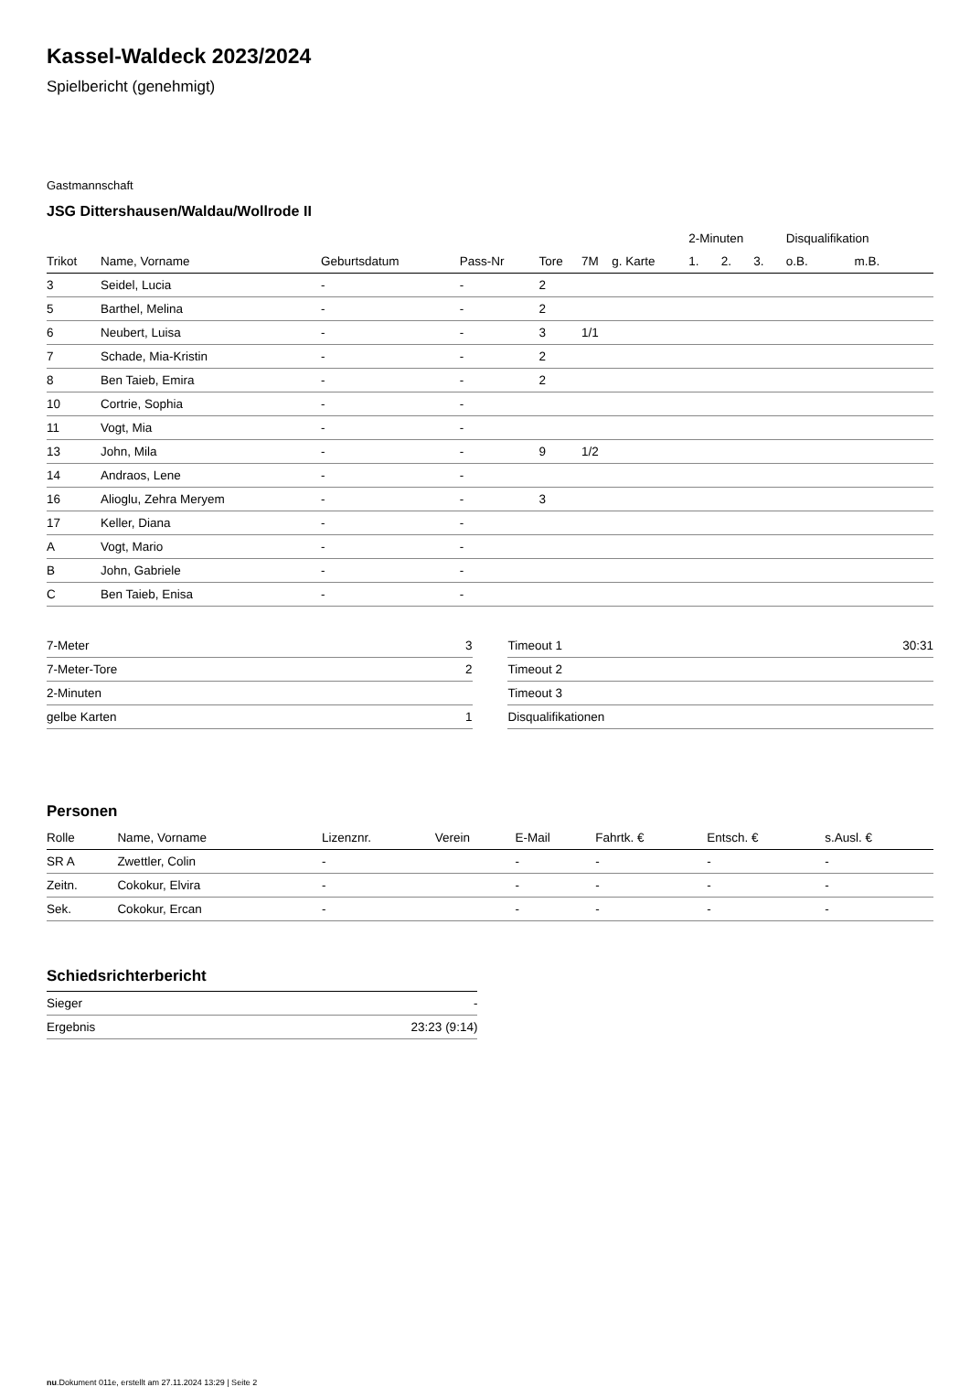Kassel-Waldeck 2023/2024
Spielbericht (genehmigt)
Gastmannschaft
JSG Dittershausen/Waldau/Wollrode II
| | | | | | | | 2-Minuten | | | Disqualifikation | |
| --- | --- | --- | --- | --- | --- | --- | --- | --- | --- | --- | --- |
| Trikot | Name, Vorname | Geburtsdatum | Pass-Nr | Tore | 7M | g. Karte | 1. | 2. | 3. | o.B. | m.B. |
| 3 | Seidel, Lucia | - | - | 2 | | | | | | | |
| 5 | Barthel, Melina | - | - | 2 | | | | | | | |
| 6 | Neubert, Luisa | - | - | 3 | 1/1 | | | | | | |
| 7 | Schade, Mia-Kristin | - | - | 2 | | | | | | | |
| 8 | Ben Taieb, Emira | - | - | 2 | | | | | | | |
| 10 | Cortrie, Sophia | - | - | | | | | | | | |
| 11 | Vogt, Mia | - | - | | | | | | | | |
| 13 | John, Mila | - | - | 9 | 1/2 | | | | | | |
| 14 | Andraos, Lene | - | - | | | | | | | | |
| 16 | Alioglu, Zehra Meryem | - | - | 3 | | | | | | | |
| 17 | Keller, Diana | - | - | | | | | | | | |
| A | Vogt, Mario | - | - | | | | | | | | |
| B | John, Gabriele | - | - | | | | | | | | |
| C | Ben Taieb, Enisa | - | - | | | | | | | | |
| 7-Meter | 3 |
| 7-Meter-Tore | 2 |
| 2-Minuten | |
| gelbe Karten | 1 |
| Timeout 1 | 30:31 |
| Timeout 2 | |
| Timeout 3 | |
| Disqualifikationen | |
Personen
| Rolle | Name, Vorname | Lizenznr. | Verein | E-Mail | Fahrtk. € | Entsch. € | s.Ausl. € |
| --- | --- | --- | --- | --- | --- | --- | --- |
| SR A | Zwettler, Colin | - | | - | - | - | - |
| Zeitn. | Cokokur, Elvira | - | | - | - | - | - |
| Sek. | Cokokur, Ercan | - | | - | - | - | - |
Schiedsrichterbericht
| Sieger | - |
| Ergebnis | 23:23 (9:14) |
nu.Dokument 011e, erstellt am 27.11.2024 13:29 | Seite 2